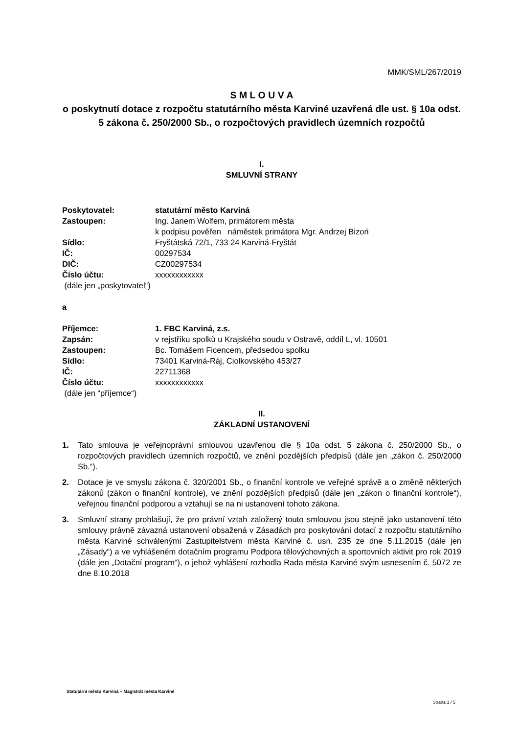MMK/SML/267/2019
S M L O U V A
o poskytnutí dotace z rozpočtu statutárního města Karviné uzavřená dle ust. § 10a odst. 5 zákona č. 250/2000 Sb., o rozpočtových pravidlech územních rozpočtů
I.
SMLUVNÍ STRANY
| Poskytovatel: | statutární město Karviná |
| Zastoupen: | Ing. Janem Wolfem, primátorem města k podpisu pověřen náměstek primátora Mgr. Andrzej Bizoń |
| Sídlo: | Fryštátská 72/1, 733 24 Karviná-Fryštát |
| IČ: | 00297534 |
| DIČ: | CZ00297534 |
| Číslo účtu: | xxxxxxxxxxxx |
(dále jen „poskytovatel“)
a
| Příjemce: | 1. FBC Karviná, z.s. |
| Zapsán: | v rejstříku spolků u Krajského soudu v Ostravě, oddíl L, vl. 10501 |
| Zastoupen: | Bc. Tomášem Ficencem, předsedou spolku |
| Sídlo: | 73401 Karviná-Ráj, Ciolkovského 453/27 |
| IČ: | 22711368 |
| Číslo účtu: | xxxxxxxxxxxx |
(dále jen “příjemce“)
II.
ZÁKLADNÍ USTANOVENÍ
1. Tato smlouva je veřejnoprávní smlouvou uzavřenou dle § 10a odst. 5 zákona č. 250/2000 Sb., o rozpočtových pravidlech územních rozpočtů, ve znění pozdějších předpisů (dále jen „zákon č. 250/2000 Sb.“).
2. Dotace je ve smyslu zákona č. 320/2001 Sb., o finanční kontrole ve veřejné správě a o změně některých zákonů (zákon o finanční kontrole), ve znění pozdějších předpisů (dále jen „zákon o finanční kontrole“), veřejnou finanční podporou a vztahují se na ni ustanovení tohoto zákona.
3. Smluvní strany prohlašují, že pro právní vztah založený touto smlouvou jsou stejně jako ustanovení této smlouvy právně závazná ustanovení obsažená v Zásadách pro poskytování dotací z rozpočtu statutárního města Karviné schválenými Zastupitelstvem města Karviné č. usn. 235 ze dne 5.11.2015 (dále jen „Zásady“) a ve vyhlášeném dotačním programu Podpora tělovýchovných a sportovních aktivit pro rok 2019 (dále jen „Dotační program“), o jehož vyhlášení rozhodla Rada města Karviné svým usnesením č. 5072 ze dne 8.10.2018
Statutární město Karviná – Magistrát města Karviné
Strana 1 / 5